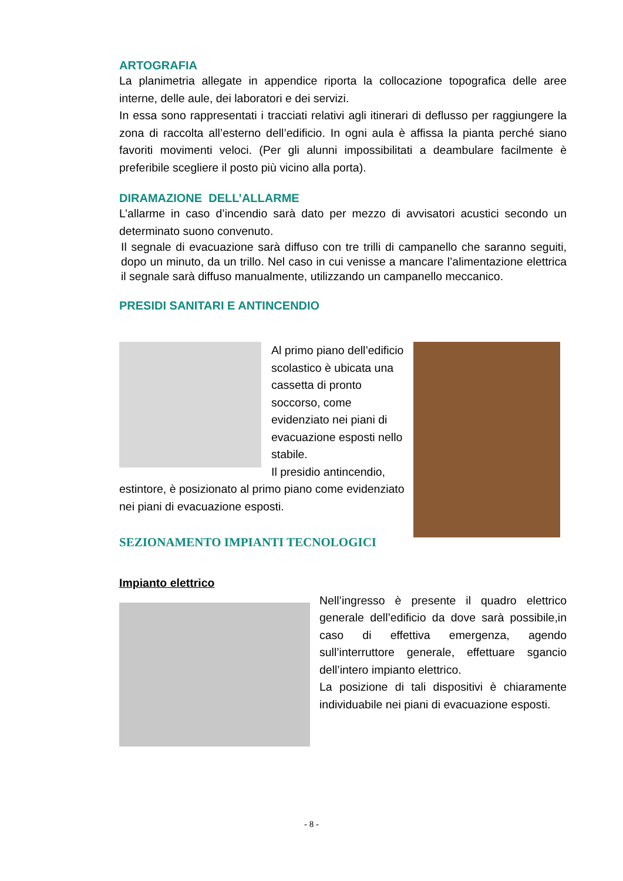ARTOGRAFIA
La planimetria allegate in appendice riporta la collocazione topografica delle aree interne, delle aule, dei laboratori e dei servizi.
In essa sono rappresentati i tracciati relativi agli itinerari di deflusso per raggiungere la zona di raccolta all’esterno dell’edificio. In ogni aula è affissa la pianta perché siano favoriti movimenti veloci. (Per gli alunni impossibilitati a deambulare facilmente è preferibile scegliere il posto più vicino alla porta).
DIRAMAZIONE DELL’ALLARME
L’allarme in caso d’incendio sarà dato per mezzo di avvisatori acustici secondo un determinato suono convenuto.
Il segnale di evacuazione sarà diffuso con tre trilli di campanello che saranno seguiti, dopo un minuto, da un trillo. Nel caso in cui venisse a mancare l’alimentazione elettrica il segnale sarà diffuso manualmente, utilizzando un campanello meccanico.
PRESIDI SANITARI E ANTINCENDIO
Al primo piano dell’edificio scolastico è ubicata una cassetta di pronto soccorso, come evidenziato nei piani di evacuazione esposti nello stabile.
Il presidio antincendio,
estintore, è posizionato al primo piano come evidenziato nei piani di evacuazione esposti.
SEZIONAMENTO IMPIANTI TECNOLOGICI
Impianto elettrico
Nell’ingresso è presente il quadro elettrico generale dell’edificio da dove sarà possibile,in caso di effettiva emergenza, agendo sull’interruttore generale, effettuare sgancio dell’intero impianto elettrico.
La posizione di tali dispositivi è chiaramente individuabile nei piani di evacuazione esposti.
- 8 -